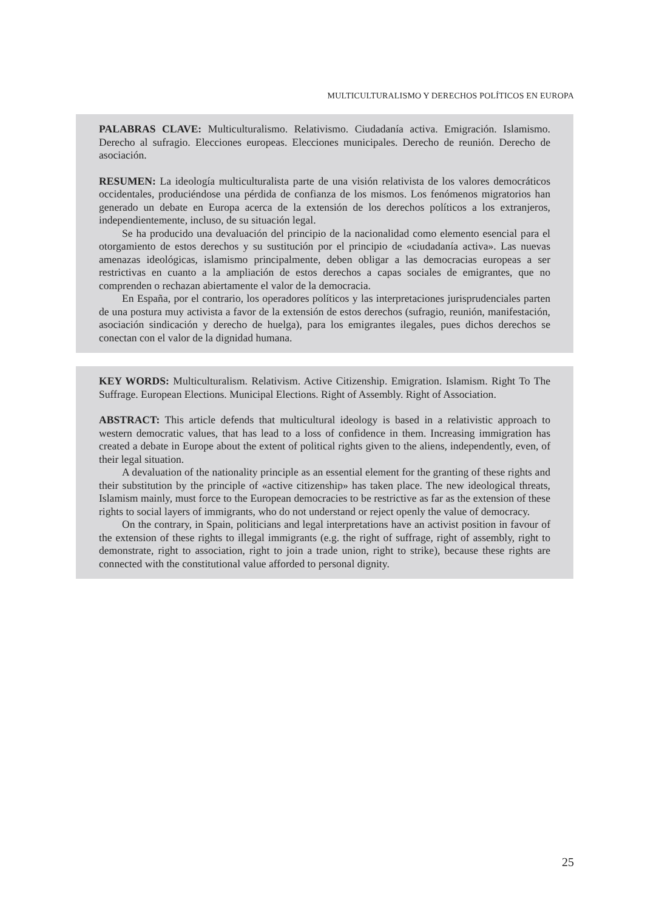MULTICULTURALISMO Y DERECHOS POLÍTICOS EN EUROPA
PALABRAS CLAVE: Multiculturalismo. Relativismo. Ciudadanía activa. Emigración. Islamismo. Derecho al sufragio. Elecciones europeas. Elecciones municipales. Derecho de reunión. Derecho de asociación.
RESUMEN: La ideología multiculturalista parte de una visión relativista de los valores democráticos occidentales, produciéndose una pérdida de confianza de los mismos. Los fenómenos migratorios han generado un debate en Europa acerca de la extensión de los derechos políticos a los extranjeros, independientemente, incluso, de su situación legal.
Se ha producido una devaluación del principio de la nacionalidad como elemento esencial para el otorgamiento de estos derechos y su sustitución por el principio de «ciudadanía activa». Las nuevas amenazas ideológicas, islamismo principalmente, deben obligar a las democracias europeas a ser restrictivas en cuanto a la ampliación de estos derechos a capas sociales de emigrantes, que no comprenden o rechazan abiertamente el valor de la democracia.
En España, por el contrario, los operadores políticos y las interpretaciones jurisprudenciales parten de una postura muy activista a favor de la extensión de estos derechos (sufragio, reunión, manifestación, asociación sindicación y derecho de huelga), para los emigrantes ilegales, pues dichos derechos se conectan con el valor de la dignidad humana.
KEY WORDS: Multiculturalism. Relativism. Active Citizenship. Emigration. Islamism. Right To The Suffrage. European Elections. Municipal Elections. Right of Assembly. Right of Association.
ABSTRACT: This article defends that multicultural ideology is based in a relativistic approach to western democratic values, that has lead to a loss of confidence in them. Increasing immigration has created a debate in Europe about the extent of political rights given to the aliens, independently, even, of their legal situation.
A devaluation of the nationality principle as an essential element for the granting of these rights and their substitution by the principle of «active citizenship» has taken place. The new ideological threats, Islamism mainly, must force to the European democracies to be restrictive as far as the extension of these rights to social layers of immigrants, who do not understand or reject openly the value of democracy.
On the contrary, in Spain, politicians and legal interpretations have an activist position in favour of the extension of these rights to illegal immigrants (e.g. the right of suffrage, right of assembly, right to demonstrate, right to association, right to join a trade union, right to strike), because these rights are connected with the constitutional value afforded to personal dignity.
25